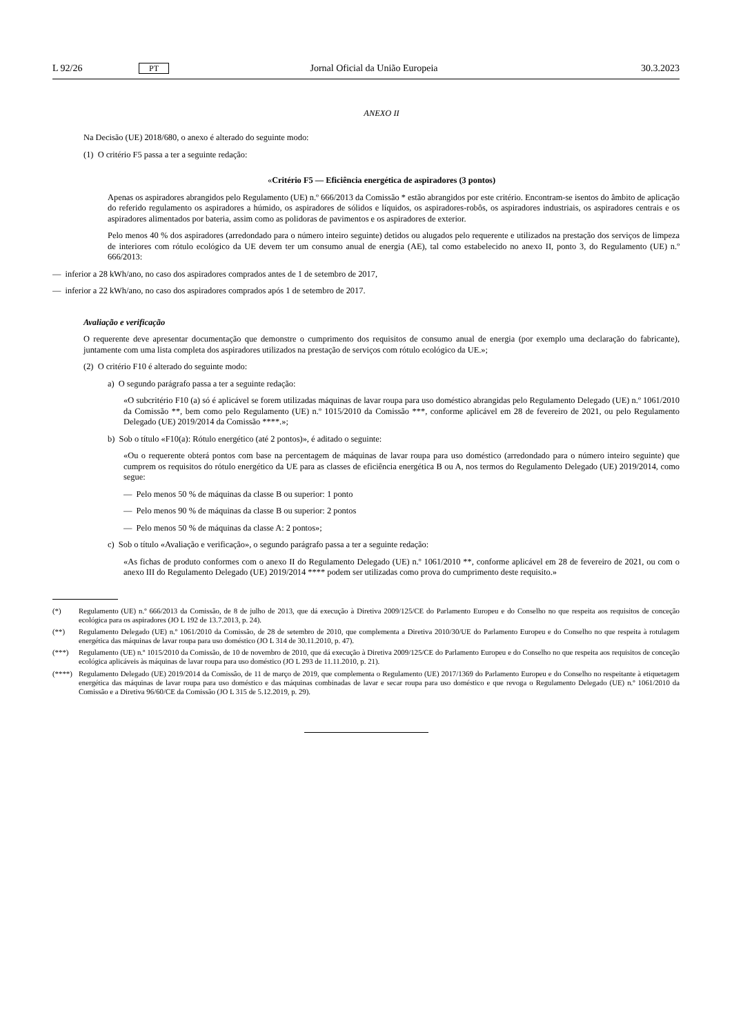L 92/26 PT Jornal Oficial da União Europeia 30.3.2023
ANEXO II
Na Decisão (UE) 2018/680, o anexo é alterado do seguinte modo:
(1) O critério F5 passa a ter a seguinte redação:
«Critério F5 — Eficiência energética de aspiradores (3 pontos)
Apenas os aspiradores abrangidos pelo Regulamento (UE) n.º 666/2013 da Comissão * estão abrangidos por este critério. Encontram-se isentos do âmbito de aplicação do referido regulamento os aspiradores a húmido, os aspiradores de sólidos e líquidos, os aspiradores-robôs, os aspiradores industriais, os aspiradores centrais e os aspiradores alimentados por bateria, assim como as polidoras de pavimentos e os aspiradores de exterior.
Pelo menos 40 % dos aspiradores (arredondado para o número inteiro seguinte) detidos ou alugados pelo requerente e utilizados na prestação dos serviços de limpeza de interiores com rótulo ecológico da UE devem ter um consumo anual de energia (AE), tal como estabelecido no anexo II, ponto 3, do Regulamento (UE) n.º 666/2013:
— inferior a 28 kWh/ano, no caso dos aspiradores comprados antes de 1 de setembro de 2017,
— inferior a 22 kWh/ano, no caso dos aspiradores comprados após 1 de setembro de 2017.
Avaliação e verificação
O requerente deve apresentar documentação que demonstre o cumprimento dos requisitos de consumo anual de energia (por exemplo uma declaração do fabricante), juntamente com uma lista completa dos aspiradores utilizados na prestação de serviços com rótulo ecológico da UE.»;
(2) O critério F10 é alterado do seguinte modo:
a) O segundo parágrafo passa a ter a seguinte redação:
«O subcritério F10 (a) só é aplicável se forem utilizadas máquinas de lavar roupa para uso doméstico abrangidas pelo Regulamento Delegado (UE) n.º 1061/2010 da Comissão **, bem como pelo Regulamento (UE) n.º 1015/2010 da Comissão ***, conforme aplicável em 28 de fevereiro de 2021, ou pelo Regulamento Delegado (UE) 2019/2014 da Comissão ****.»;
b) Sob o título «F10(a): Rótulo energético (até 2 pontos)», é aditado o seguinte:
«Ou o requerente obterá pontos com base na percentagem de máquinas de lavar roupa para uso doméstico (arredondado para o número inteiro seguinte) que cumprem os requisitos do rótulo energético da UE para as classes de eficiência energética B ou A, nos termos do Regulamento Delegado (UE) 2019/2014, como segue:
— Pelo menos 50 % de máquinas da classe B ou superior: 1 ponto
— Pelo menos 90 % de máquinas da classe B ou superior: 2 pontos
— Pelo menos 50 % de máquinas da classe A: 2 pontos»;
c) Sob o título «Avaliação e verificação», o segundo parágrafo passa a ter a seguinte redação:
«As fichas de produto conformes com o anexo II do Regulamento Delegado (UE) n.º 1061/2010 **, conforme aplicável em 28 de fevereiro de 2021, ou com o anexo III do Regulamento Delegado (UE) 2019/2014 **** podem ser utilizadas como prova do cumprimento deste requisito.»
(*) Regulamento (UE) n.º 666/2013 da Comissão, de 8 de julho de 2013, que dá execução à Diretiva 2009/125/CE do Parlamento Europeu e do Conselho no que respeita aos requisitos de conceção ecológica para os aspiradores (JO L 192 de 13.7.2013, p. 24).
(**) Regulamento Delegado (UE) n.º 1061/2010 da Comissão, de 28 de setembro de 2010, que complementa a Diretiva 2010/30/UE do Parlamento Europeu e do Conselho no que respeita à rotulagem energética das máquinas de lavar roupa para uso doméstico (JO L 314 de 30.11.2010, p. 47).
(***) Regulamento (UE) n.º 1015/2010 da Comissão, de 10 de novembro de 2010, que dá execução à Diretiva 2009/125/CE do Parlamento Europeu e do Conselho no que respeita aos requisitos de conceção ecológica aplicáveis às máquinas de lavar roupa para uso doméstico (JO L 293 de 11.11.2010, p. 21).
(****) Regulamento Delegado (UE) 2019/2014 da Comissão, de 11 de março de 2019, que complementa o Regulamento (UE) 2017/1369 do Parlamento Europeu e do Conselho no respeitante à etiquetagem energética das máquinas de lavar roupa para uso doméstico e das máquinas combinadas de lavar e secar roupa para uso doméstico e que revoga o Regulamento Delegado (UE) n.º 1061/2010 da Comissão e a Diretiva 96/60/CE da Comissão (JO L 315 de 5.12.2019, p. 29).